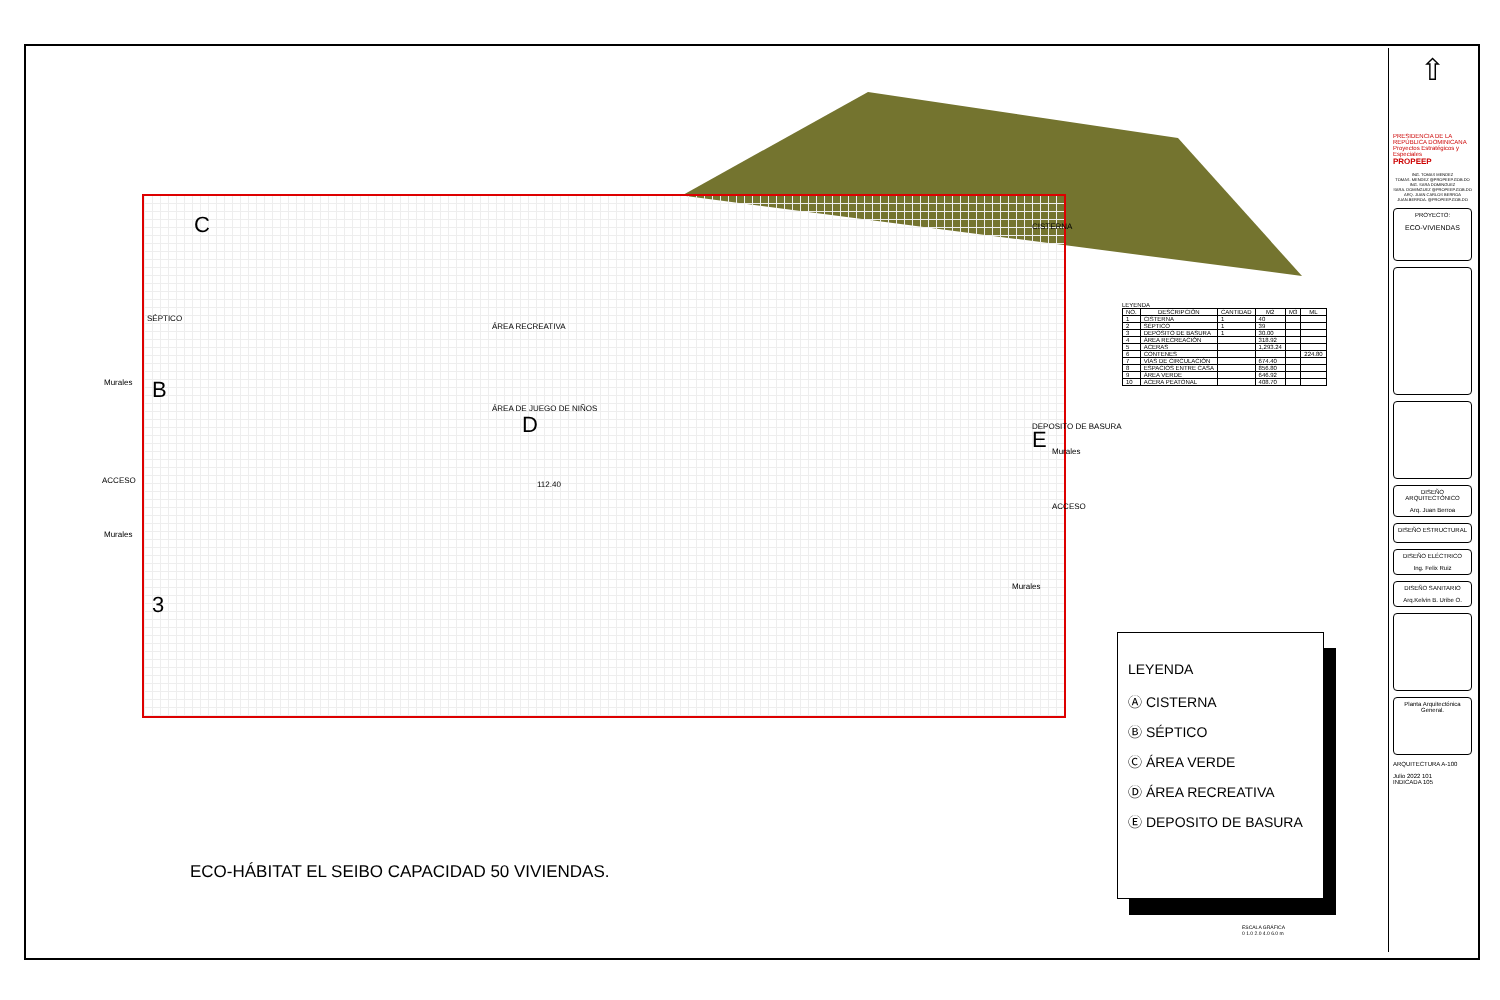SÉPTICO
C
B
3
CISTERNA
ÁREA RECREATIVA
ÁREA DE JUEGO DE NIÑOS
D DEPOSITO DE BASURA
E
ACCESO
ACCESO
Murales
Murales
Murales
Murales
112.40
LEYENDA
| NO. | DESCRIPCIÓN | CANTIDAD | M2 | M3 | ML |
| --- | --- | --- | --- | --- | --- |
| 1 | CISTERNA | 1 | 40 | | |
| 2 | SÉPTICO | 1 | 39 | | |
| 3 | DEPOSITO DE BASURA | 1 | 30.00 | | |
| 4 | ÁREA RECREACIÓN | | 318.92 | | |
| 5 | ACERAS | | 1,293.24 | | |
| 6 | CONTENES | | | | 224.80 |
| 7 | VÍAS DE CIRCULACIÓN | | 674.40 | | |
| 8 | ESPACIOS ENTRE CASA | | 856.80 | | |
| 9 | ÁREA VERDE | | 646.92 | | |
| 10 | ACERA PEATONAL | | 408.70 | | |
LEYENDA
Ⓐ CISTERNA
Ⓑ SÉPTICO
Ⓒ ÁREA VERDE
Ⓓ ÁREA RECREATIVA
Ⓔ DEPOSITO DE BASURA
ESCALA GRÁFICA
0 1.0 2.0 4.0 6.0 m
ECO-HÁBITAT EL SEIBO CAPACIDAD 50 VIVIENDAS.
⇧
PRESIDENCIA DE LA REPÚBLICA DOMINICANA
Proyectos Estratégicos y Especiales
PROPEEP
ING. TOMAS MENDEZ
TOMAS. MENDEZ @PROPEEP.GOB.DO
ING. SARA DOMINGUEZ
SARA. DOMINGUEZ @PROPEEP.GOB.DO
ARQ. JUAN CARLOS BERROA
JUAN.BERROA. @PROPEEP.GOB.DO
PROYECTO:
ECO-VIVIENDAS
DISEÑO ARQUITECTÓNICO
Arq. Juan Berroa
DISEÑO ESTRUCTURAL
DISEÑO ELÉCTRICO
Ing. Felix Ruiz
DISEÑO SANITARIO
Arq.Kelvin B. Uribe O.
Planta Arquitectónica General.
ARQUITECTURA A-100
Julio 2022 101
INDICADA 105